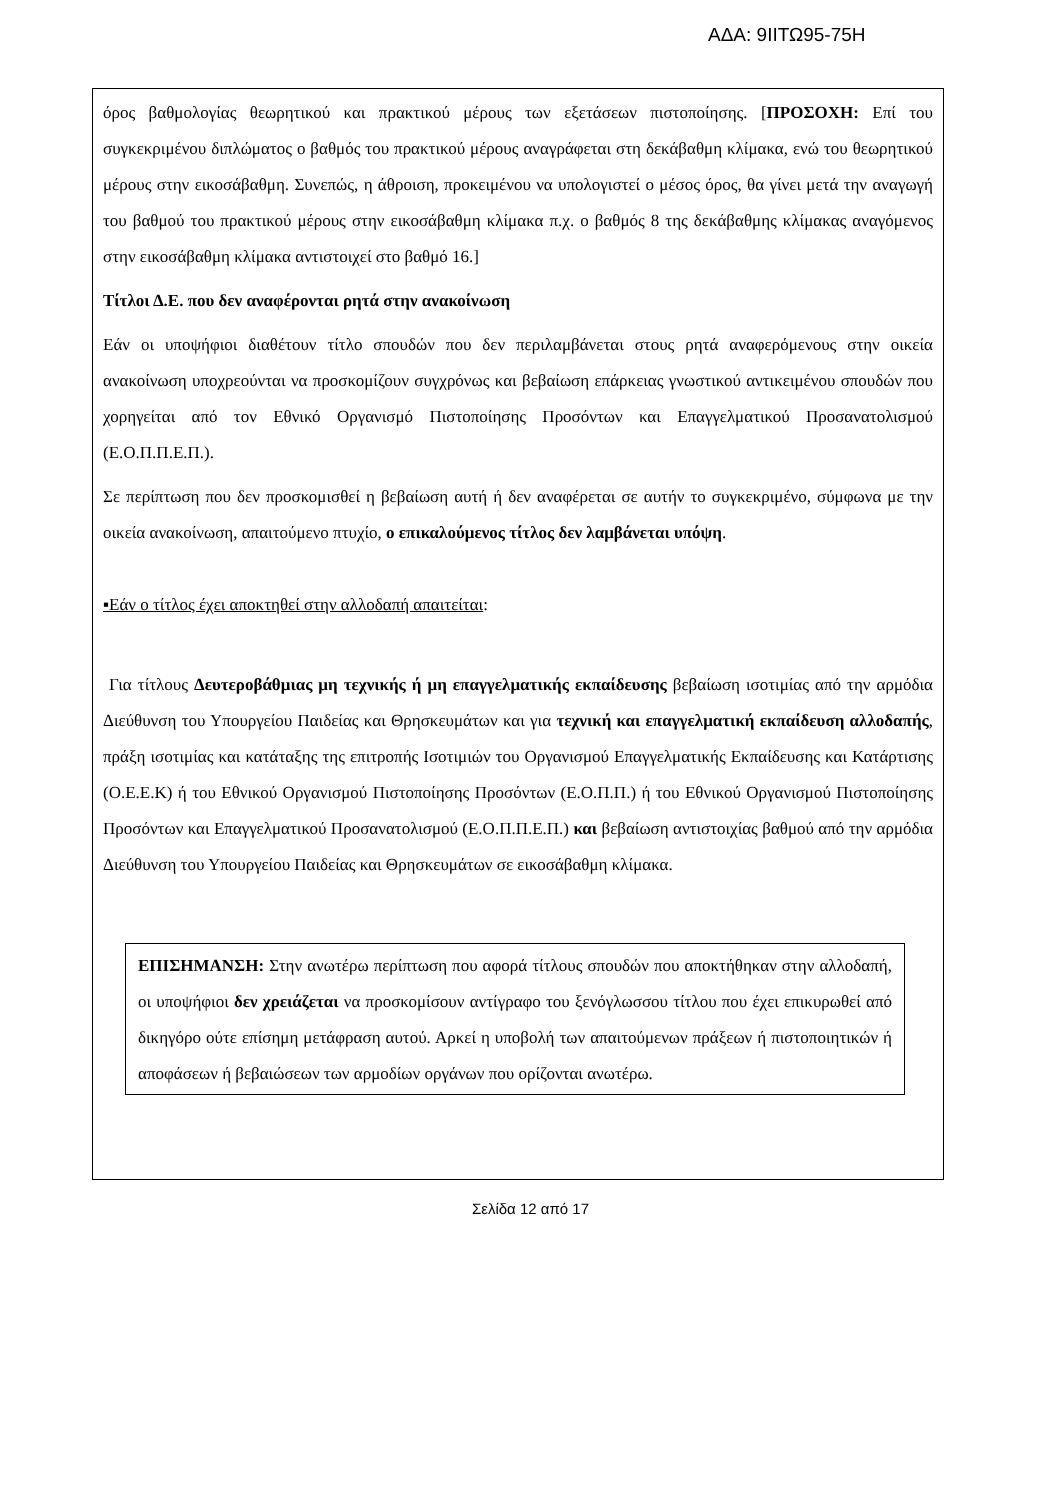ΑΔΑ: 9ΙΙΤΩ95-75Η
όρος βαθμολογίας θεωρητικού και πρακτικού μέρους των εξετάσεων πιστοποίησης. [ΠΡΟΣΟΧΗ: Επί του συγκεκριμένου διπλώματος ο βαθμός του πρακτικού μέρους αναγράφεται στη δεκάβαθμη κλίμακα, ενώ του θεωρητικού μέρους στην εικοσάβαθμη. Συνεπώς, η άθροιση, προκειμένου να υπολογιστεί ο μέσος όρος, θα γίνει μετά την αναγωγή του βαθμού του πρακτικού μέρους στην εικοσάβαθμη κλίμακα π.χ. ο βαθμός 8 της δεκάβαθμης κλίμακας αναγόμενος στην εικοσάβαθμη κλίμακα αντιστοιχεί στο βαθμό 16.]
Τίτλοι Δ.Ε. που δεν αναφέρονται ρητά στην ανακοίνωση
Εάν οι υποψήφιοι διαθέτουν τίτλο σπουδών που δεν περιλαμβάνεται στους ρητά αναφερόμενους στην οικεία ανακοίνωση υποχρεούνται να προσκομίζουν συγχρόνως και βεβαίωση επάρκειας γνωστικού αντικειμένου σπουδών που χορηγείται από τον Εθνικό Οργανισμό Πιστοποίησης Προσόντων και Επαγγελματικού Προσανατολισμού (Ε.Ο.Π.Π.Ε.Π.).
Σε περίπτωση που δεν προσκομισθεί η βεβαίωση αυτή ή δεν αναφέρεται σε αυτήν το συγκεκριμένο, σύμφωνα με την οικεία ανακοίνωση, απαιτούμενο πτυχίο, ο επικαλούμενος τίτλος δεν λαμβάνεται υπόψη.
▪Εάν ο τίτλος έχει αποκτηθεί στην αλλοδαπή απαιτείται:
Για τίτλους Δευτεροβάθμιας μη τεχνικής ή μη επαγγελματικής εκπαίδευσης βεβαίωση ισοτιμίας από την αρμόδια Διεύθυνση του Υπουργείου Παιδείας και Θρησκευμάτων και για τεχνική και επαγγελματική εκπαίδευση αλλοδαπής, πράξη ισοτιμίας και κατάταξης της επιτροπής Ισοτιμιών του Οργανισμού Επαγγελματικής Εκπαίδευσης και Κατάρτισης (Ο.Ε.Ε.Κ) ή του Εθνικού Οργανισμού Πιστοποίησης Προσόντων (Ε.Ο.Π.Π.) ή του Εθνικού Οργανισμού Πιστοποίησης Προσόντων και Επαγγελματικού Προσανατολισμού (Ε.Ο.Π.Π.Ε.Π.) και βεβαίωση αντιστοιχίας βαθμού από την αρμόδια Διεύθυνση του Υπουργείου Παιδείας και Θρησκευμάτων σε εικοσάβαθμη κλίμακα.
ΕΠΙΣΗΜΑΝΣΗ: Στην ανωτέρω περίπτωση που αφορά τίτλους σπουδών που αποκτήθηκαν στην αλλοδαπή, οι υποψήφιοι δεν χρειάζεται να προσκομίσουν αντίγραφο του ξενόγλωσσου τίτλου που έχει επικυρωθεί από δικηγόρο ούτε επίσημη μετάφραση αυτού. Αρκεί η υποβολή των απαιτούμενων πράξεων ή πιστοποιητικών ή αποφάσεων ή βεβαιώσεων των αρμοδίων οργάνων που ορίζονται ανωτέρω.
Σελίδα 12 από 17